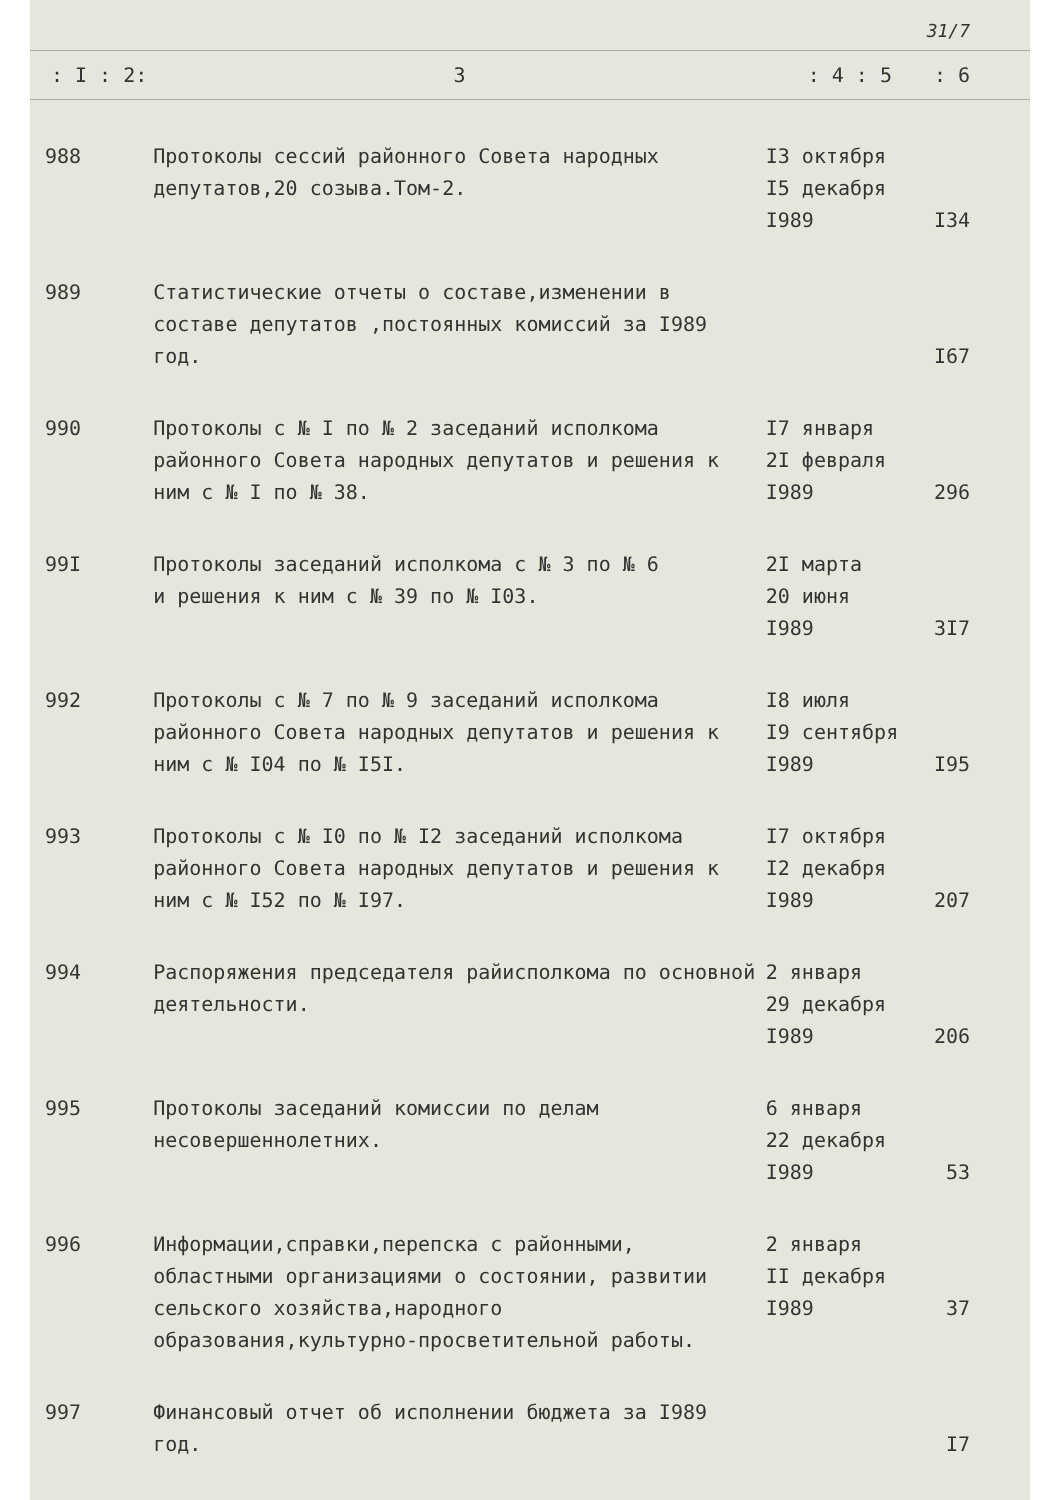31/7
| : I : 2: | 3 | : 4 : 5 | : 6 |
| --- | --- | --- | --- |
| 988 | Протоколы сессий районного Совета народных депутатов,20 созыва.Том-2. | I3 октября I5 декабря I989 | I34 |
| 989 | Статистические отчеты о составе,изменении в составе депутатов ,постоянных комиссий за I989 год. | | I67 |
| 990 | Протоколы с № I по № 2 заседаний исполкома районного Совета народных депутатов и решения к ним с № I по № 38. | I7 января 2I февраля I989 | 296 |
| 99I | Протоколы заседаний исполкома с № 3 по № 6 и решения к ним с № 39 по № I03. | 2I марта 20 июня I989 | 3I7 |
| 992 | Протоколы с № 7 по № 9 заседаний исполкома районного Совета народных депутатов и решения к ним с № I04 по № I5I. | I8 июля I9 сентября I989 | I95 |
| 993 | Протоколы с № I0 по № I2 заседаний исполкома районного Совета народных депутатов и решения к ним с № I52 по № I97. | I7 октября I2 декабря I989 | 207 |
| 994 | Распоряжения председателя райисполкома по основной деятельности. | 2 января 29 декабря I989 | 206 |
| 995 | Протоколы заседаний комиссии по делам несовершеннолетних. | 6 января 22 декабря I989 | 53 |
| 996 | Информации,справки,перепска с районными, областными организациями о состоянии, развитии сельского хозяйства,народного образования,культурно-просветительной работы. | 2 января II декабря I989 | 37 |
| 997 | Финансовый отчет об исполнении бюджета за I989 год. | | I7 |